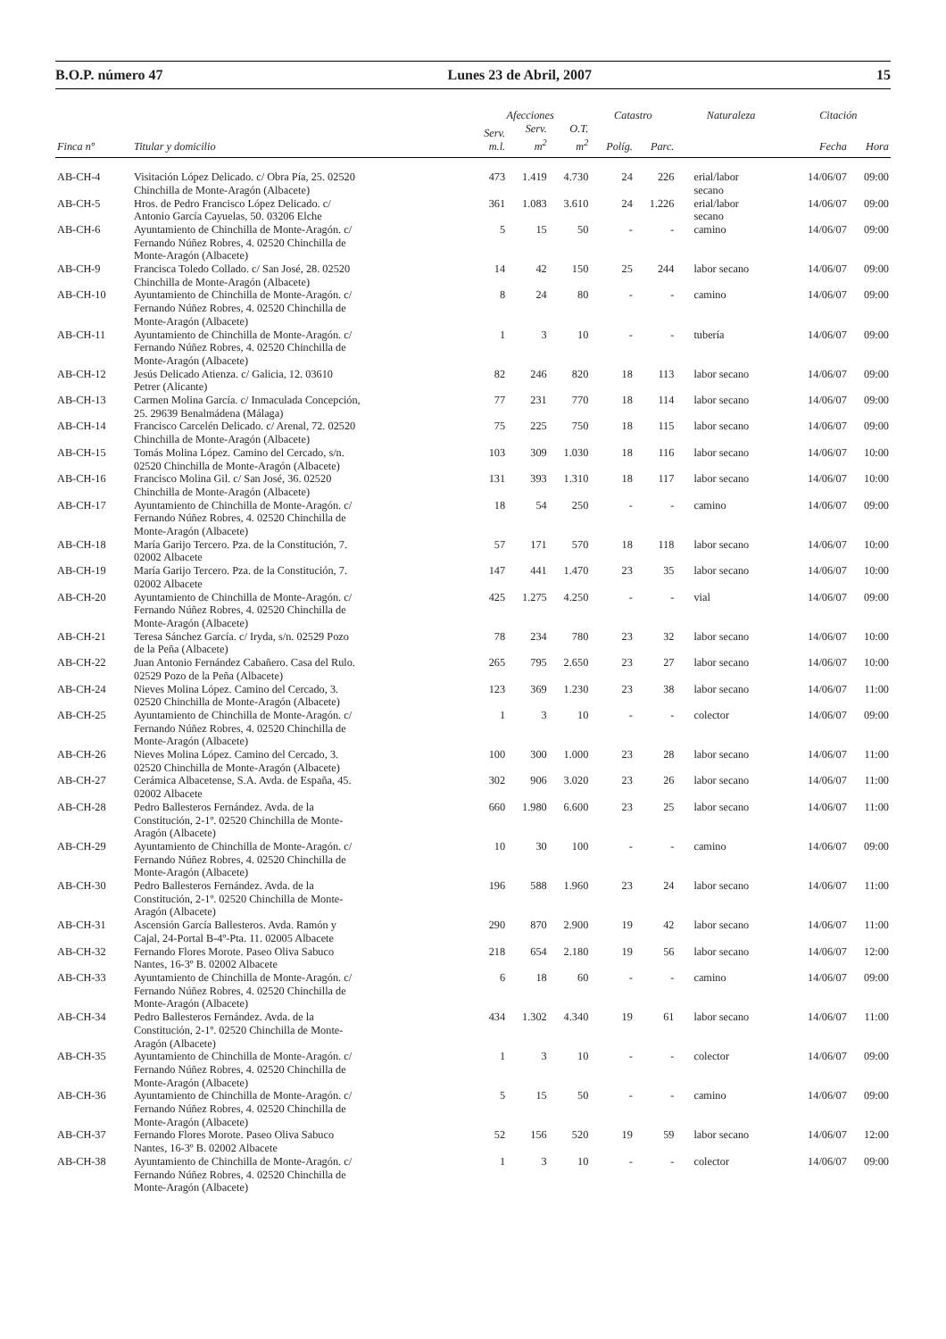B.O.P. número 47 Lunes 23 de Abril, 2007 15
| | | Afecciones | | | Catastro | | Naturaleza | Citación | |
| --- | --- | --- | --- | --- | --- | --- | --- | --- | --- |
| Finca nº | Titular y domicilio | Serv. m.l. | Serv. m<sup>2</sup> | O.T. m<sup>2</sup> | Políg. | Parc. | | Fecha | Hora |
| AB-CH-4 | Visitación López Delicado. c/ Obra Pía, 25. 02520 Chinchilla de Monte-Aragón (Albacete) | 473 | 1.419 | 4.730 | 24 | 226 | erial/labor secano | 14/06/07 | 09:00 |
| AB-CH-5 | Hros. de Pedro Francisco López Delicado. c/ Antonio García Cayuelas, 50. 03206 Elche | 361 | 1.083 | 3.610 | 24 | 1.226 | erial/labor secano | 14/06/07 | 09:00 |
| AB-CH-6 | Ayuntamiento de Chinchilla de Monte-Aragón. c/ Fernando Núñez Robres, 4. 02520 Chinchilla de Monte-Aragón (Albacete) | 5 | 15 | 50 | - | - | camino | 14/06/07 | 09:00 |
| AB-CH-9 | Francisca Toledo Collado. c/ San José, 28. 02520 Chinchilla de Monte-Aragón (Albacete) | 14 | 42 | 150 | 25 | 244 | labor secano | 14/06/07 | 09:00 |
| AB-CH-10 | Ayuntamiento de Chinchilla de Monte-Aragón. c/ Fernando Núñez Robres, 4. 02520 Chinchilla de Monte-Aragón (Albacete) | 8 | 24 | 80 | - | - | camino | 14/06/07 | 09:00 |
| AB-CH-11 | Ayuntamiento de Chinchilla de Monte-Aragón. c/ Fernando Núñez Robres, 4. 02520 Chinchilla de Monte-Aragón (Albacete) | 1 | 3 | 10 | - | - | tubería | 14/06/07 | 09:00 |
| AB-CH-12 | Jesús Delicado Atienza. c/ Galicia, 12. 03610 Petrer (Alicante) | 82 | 246 | 820 | 18 | 113 | labor secano | 14/06/07 | 09:00 |
| AB-CH-13 | Carmen Molina García. c/ Inmaculada Concepción, 25. 29639 Benalmádena (Málaga) | 77 | 231 | 770 | 18 | 114 | labor secano | 14/06/07 | 09:00 |
| AB-CH-14 | Francisco Carcelén Delicado. c/ Arenal, 72. 02520 Chinchilla de Monte-Aragón (Albacete) | 75 | 225 | 750 | 18 | 115 | labor secano | 14/06/07 | 09:00 |
| AB-CH-15 | Tomás Molina López. Camino del Cercado, s/n. 02520 Chinchilla de Monte-Aragón (Albacete) | 103 | 309 | 1.030 | 18 | 116 | labor secano | 14/06/07 | 10:00 |
| AB-CH-16 | Francisco Molina Gil. c/ San José, 36. 02520 Chinchilla de Monte-Aragón (Albacete) | 131 | 393 | 1.310 | 18 | 117 | labor secano | 14/06/07 | 10:00 |
| AB-CH-17 | Ayuntamiento de Chinchilla de Monte-Aragón. c/ Fernando Núñez Robres, 4. 02520 Chinchilla de Monte-Aragón (Albacete) | 18 | 54 | 250 | - | - | camino | 14/06/07 | 09:00 |
| AB-CH-18 | María Garijo Tercero. Pza. de la Constitución, 7. 02002 Albacete | 57 | 171 | 570 | 18 | 118 | labor secano | 14/06/07 | 10:00 |
| AB-CH-19 | María Garijo Tercero. Pza. de la Constitución, 7. 02002 Albacete | 147 | 441 | 1.470 | 23 | 35 | labor secano | 14/06/07 | 10:00 |
| AB-CH-20 | Ayuntamiento de Chinchilla de Monte-Aragón. c/ Fernando Núñez Robres, 4. 02520 Chinchilla de Monte-Aragón (Albacete) | 425 | 1.275 | 4.250 | - | - | vial | 14/06/07 | 09:00 |
| AB-CH-21 | Teresa Sánchez García. c/ Iryda, s/n. 02529 Pozo de la Peña (Albacete) | 78 | 234 | 780 | 23 | 32 | labor secano | 14/06/07 | 10:00 |
| AB-CH-22 | Juan Antonio Fernández Cabañero. Casa del Rulo. 02529 Pozo de la Peña (Albacete) | 265 | 795 | 2.650 | 23 | 27 | labor secano | 14/06/07 | 10:00 |
| AB-CH-24 | Nieves Molina López. Camino del Cercado, 3. 02520 Chinchilla de Monte-Aragón (Albacete) | 123 | 369 | 1.230 | 23 | 38 | labor secano | 14/06/07 | 11:00 |
| AB-CH-25 | Ayuntamiento de Chinchilla de Monte-Aragón. c/ Fernando Núñez Robres, 4. 02520 Chinchilla de Monte-Aragón (Albacete) | 1 | 3 | 10 | - | - | colector | 14/06/07 | 09:00 |
| AB-CH-26 | Nieves Molina López. Camino del Cercado, 3. 02520 Chinchilla de Monte-Aragón (Albacete) | 100 | 300 | 1.000 | 23 | 28 | labor secano | 14/06/07 | 11:00 |
| AB-CH-27 | Cerámica Albacetense, S.A. Avda. de España, 45. 02002 Albacete | 302 | 906 | 3.020 | 23 | 26 | labor secano | 14/06/07 | 11:00 |
| AB-CH-28 | Pedro Ballesteros Fernández. Avda. de la Constitución, 2-1º. 02520 Chinchilla de Monte- Aragón (Albacete) | 660 | 1.980 | 6.600 | 23 | 25 | labor secano | 14/06/07 | 11:00 |
| AB-CH-29 | Ayuntamiento de Chinchilla de Monte-Aragón. c/ Fernando Núñez Robres, 4. 02520 Chinchilla de Monte-Aragón (Albacete) | 10 | 30 | 100 | - | - | camino | 14/06/07 | 09:00 |
| AB-CH-30 | Pedro Ballesteros Fernández. Avda. de la Constitución, 2-1º. 02520 Chinchilla de Monte- Aragón (Albacete) | 196 | 588 | 1.960 | 23 | 24 | labor secano | 14/06/07 | 11:00 |
| AB-CH-31 | Ascensión García Ballesteros. Avda. Ramón y Cajal, 24-Portal B-4º-Pta. 11. 02005 Albacete | 290 | 870 | 2.900 | 19 | 42 | labor secano | 14/06/07 | 11:00 |
| AB-CH-32 | Fernando Flores Morote. Paseo Oliva Sabuco Nantes, 16-3º B. 02002 Albacete | 218 | 654 | 2.180 | 19 | 56 | labor secano | 14/06/07 | 12:00 |
| AB-CH-33 | Ayuntamiento de Chinchilla de Monte-Aragón. c/ Fernando Núñez Robres, 4. 02520 Chinchilla de Monte-Aragón (Albacete) | 6 | 18 | 60 | - | - | camino | 14/06/07 | 09:00 |
| AB-CH-34 | Pedro Ballesteros Fernández. Avda. de la Constitución, 2-1º. 02520 Chinchilla de Monte- Aragón (Albacete) | 434 | 1.302 | 4.340 | 19 | 61 | labor secano | 14/06/07 | 11:00 |
| AB-CH-35 | Ayuntamiento de Chinchilla de Monte-Aragón. c/ Fernando Núñez Robres, 4. 02520 Chinchilla de Monte-Aragón (Albacete) | 1 | 3 | 10 | - | - | colector | 14/06/07 | 09:00 |
| AB-CH-36 | Ayuntamiento de Chinchilla de Monte-Aragón. c/ Fernando Núñez Robres, 4. 02520 Chinchilla de Monte-Aragón (Albacete) | 5 | 15 | 50 | - | - | camino | 14/06/07 | 09:00 |
| AB-CH-37 | Fernando Flores Morote. Paseo Oliva Sabuco Nantes, 16-3º B. 02002 Albacete | 52 | 156 | 520 | 19 | 59 | labor secano | 14/06/07 | 12:00 |
| AB-CH-38 | Ayuntamiento de Chinchilla de Monte-Aragón. c/ Fernando Núñez Robres, 4. 02520 Chinchilla de Monte-Aragón (Albacete) | 1 | 3 | 10 | - | - | colector | 14/06/07 | 09:00 |